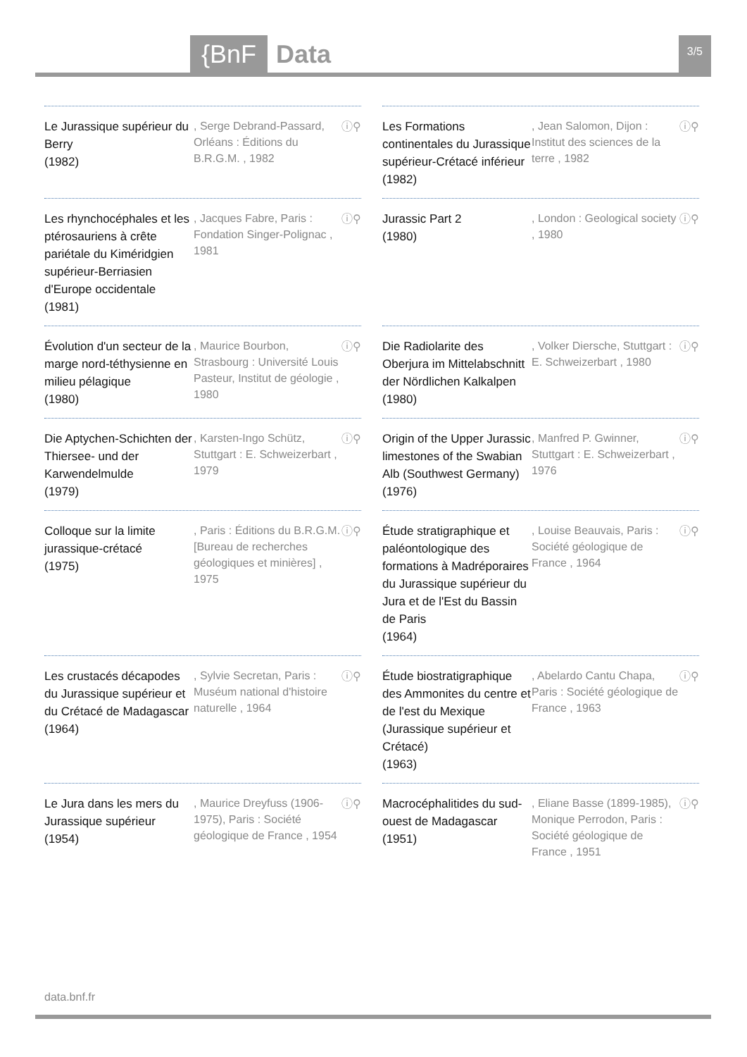{BnF Data 3/5
Le Jurassique supérieur du Berry
(1982)
, Serge Debrand-Passard, Orléans : Éditions du B.R.G.M. , 1982
ⓘ⚲
Les Formations continentales du Jurassique supérieur-Crétacé inférieur
(1982)
, Jean Salomon, Dijon : Institut des sciences de la terre , 1982
ⓘ⚲
Les rhynchocéphales et les ptérosauriens à crête pariétale du Kiméridgien supérieur-Berriasien d'Europe occidentale
(1981)
, Jacques Fabre, Paris : Fondation Singer-Polignac , 1981
ⓘ⚲
Jurassic Part 2
(1980)
, London : Geological society , 1980
ⓘ⚲
Évolution d'un secteur de la marge nord-téthysienne en milieu pélagique
(1980)
, Maurice Bourbon, Strasbourg : Université Louis Pasteur, Institut de géologie , 1980
ⓘ⚲
Die Radiolarite des Oberjura im Mittelabschnitt der Nördlichen Kalkalpen
(1980)
, Volker Diersche, Stuttgart : E. Schweizerbart , 1980
ⓘ⚲
Die Aptychen-Schichten der Thiersee- und der Karwendelmulde
(1979)
, Karsten-Ingo Schütz, Stuttgart : E. Schweizerbart , 1979
ⓘ⚲
Origin of the Upper Jurassic limestones of the Swabian Alb (Southwest Germany)
(1976)
, Manfred P. Gwinner, Stuttgart : E. Schweizerbart , 1976
ⓘ⚲
Colloque sur la limite jurassique-crétacé
(1975)
, Paris : Éditions du B.R.G.M. [Bureau de recherches géologiques et minières] , 1975
ⓘ⚲
Étude stratigraphique et paléontologique des formations à Madréporaires du Jurassique supérieur du Jura et de l'Est du Bassin de Paris
(1964)
, Louise Beauvais, Paris : Société géologique de France , 1964
ⓘ⚲
Les crustacés décapodes du Jurassique supérieur et du Crétacé de Madagascar
(1964)
, Sylvie Secretan, Paris : Muséum national d'histoire naturelle , 1964
ⓘ⚲
Étude biostratigraphique des Ammonites du centre et de l'est du Mexique (Jurassique supérieur et Crétacé)
(1963)
, Abelardo Cantu Chapa, Paris : Société géologique de France , 1963
ⓘ⚲
Le Jura dans les mers du Jurassique supérieur
(1954)
, Maurice Dreyfuss (1906-1975), Paris : Société géologique de France , 1954
ⓘ⚲
Macrocéphalitides du sud-ouest de Madagascar
(1951)
, Eliane Basse (1899-1985), Monique Perrodon, Paris : Société géologique de France , 1951
ⓘ⚲
data.bnf.fr